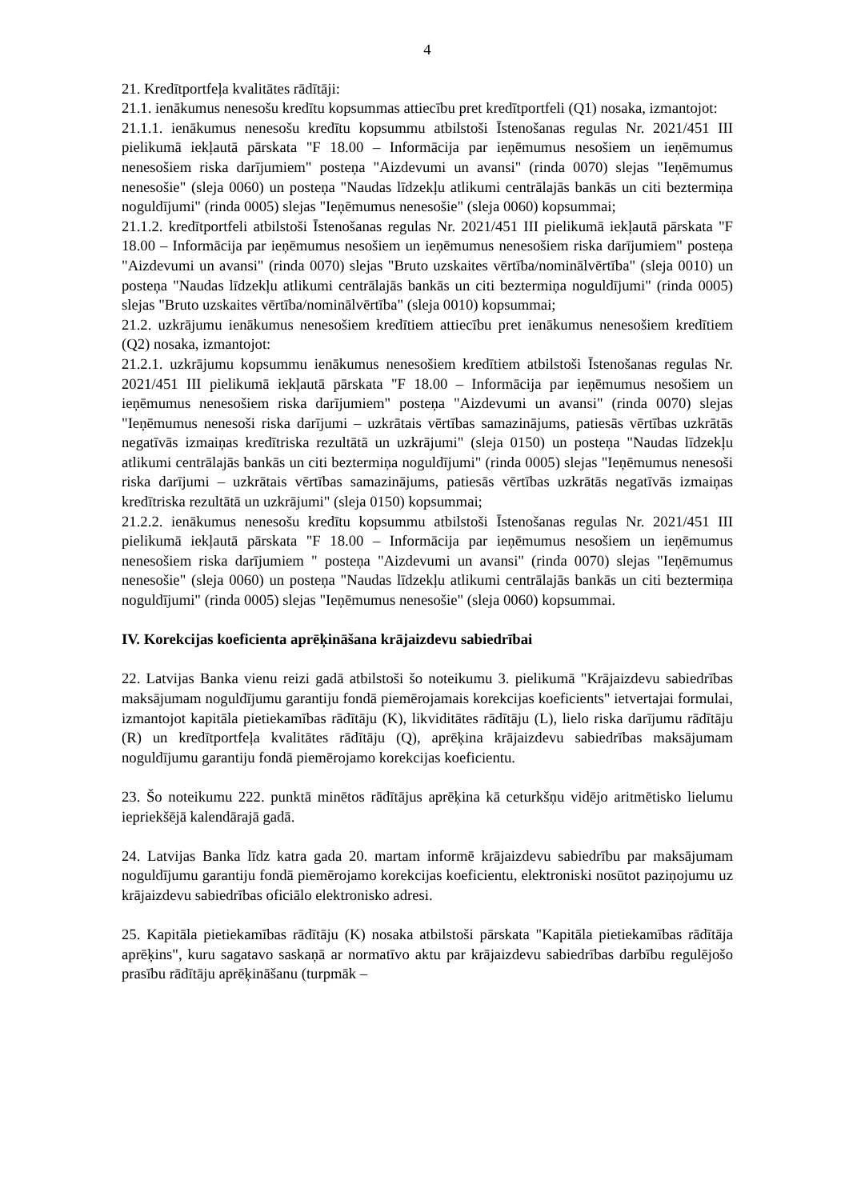4
21. Kredītportfeļa kvalitātes rādītāji:
21.1. ienākumus nenesošu kredītu kopsummas attiecību pret kredītportfeli (Q1) nosaka, izmantojot:
21.1.1. ienākumus nenesošu kredītu kopsummu atbilstoši Īstenošanas regulas Nr. 2021/451 III pielikumā iekļautā pārskata "F 18.00 – Informācija par ieņēmumus nesošiem un ieņēmumus nenesošiem riska darījumiem" posteņa "Aizdevumi un avansi" (rinda 0070) slejas "Ieņēmumus nenesošie" (sleja 0060) un posteņa "Naudas līdzekļu atlikumi centrālajās bankās un citi beztermiņa noguldījumi" (rinda 0005) slejas "Ieņēmumus nenesošie" (sleja 0060) kopsummai;
21.1.2. kredītportfeli atbilstoši Īstenošanas regulas Nr. 2021/451 III pielikumā iekļautā pārskata "F 18.00 – Informācija par ieņēmumus nesošiem un ieņēmumus nenesošiem riska darījumiem" posteņa "Aizdevumi un avansi" (rinda 0070) slejas "Bruto uzskaites vērtība/nominālvērtība" (sleja 0010) un posteņa "Naudas līdzekļu atlikumi centrālajās bankās un citi beztermiņa noguldījumi" (rinda 0005) slejas "Bruto uzskaites vērtība/nominālvērtība" (sleja 0010) kopsummai;
21.2. uzkrājumu ienākumus nenesošiem kredītiem attiecību pret ienākumus nenesošiem kredītiem (Q2) nosaka, izmantojot:
21.2.1. uzkrājumu kopsummu ienākumus nenesošiem kredītiem atbilstoši Īstenošanas regulas Nr. 2021/451 III pielikumā iekļautā pārskata "F 18.00 – Informācija par ieņēmumus nesošiem un ieņēmumus nenesošiem riska darījumiem" posteņa "Aizdevumi un avansi" (rinda 0070) slejas "Ieņēmumus nenesoši riska darījumi – uzkrātais vērtības samazinājums, patiesās vērtības uzkrātās negatīvās izmaiņas kredītriska rezultātā un uzkrājumi" (sleja 0150) un posteņa "Naudas līdzekļu atlikumi centrālajās bankās un citi beztermiņa noguldījumi" (rinda 0005) slejas "Ieņēmumus nenesoši riska darījumi – uzkrātais vērtības samazinājums, patiesās vērtības uzkrātās negatīvās izmaiņas kredītriska rezultātā un uzkrājumi" (sleja 0150) kopsummai;
21.2.2. ienākumus nenesošu kredītu kopsummu atbilstoši Īstenošanas regulas Nr. 2021/451 III pielikumā iekļautā pārskata "F 18.00 – Informācija par ieņēmumus nesošiem un ieņēmumus nenesošiem riska darījumiem " posteņa "Aizdevumi un avansi" (rinda 0070) slejas "Ieņēmumus nenesošie" (sleja 0060) un posteņa "Naudas līdzekļu atlikumi centrālajās bankās un citi beztermiņa noguldījumi" (rinda 0005) slejas "Ieņēmumus nenesošie" (sleja 0060) kopsummai.
IV. Korekcijas koeficienta aprēķināšana krājaizdevu sabiedrībai
22. Latvijas Banka vienu reizi gadā atbilstoši šo noteikumu 3. pielikumā "Krājaizdevu sabiedrības maksājumam noguldījumu garantiju fondā piemērojamais korekcijas koeficients" ietvertajai formulai, izmantojot kapitāla pietiekamības rādītāju (K), likviditātes rādītāju (L), lielo riska darījumu rādītāju (R) un kredītportfeļa kvalitātes rādītāju (Q), aprēķina krājaizdevu sabiedrības maksājumam noguldījumu garantiju fondā piemērojamo korekcijas koeficientu.
23. Šo noteikumu 222. punktā minētos rādītājus aprēķina kā ceturkšņu vidējo aritmētisko lielumu iepriekšējā kalendārajā gadā.
24. Latvijas Banka līdz katra gada 20. martam informē krājaizdevu sabiedrību par maksājumam noguldījumu garantiju fondā piemērojamo korekcijas koeficientu, elektroniski nosūtot paziņojumu uz krājaizdevu sabiedrības oficiālo elektronisko adresi.
25. Kapitāla pietiekamības rādītāju (K) nosaka atbilstoši pārskata "Kapitāla pietiekamības rādītāja aprēķins", kuru sagatavo saskaņā ar normatīvo aktu par krājaizdevu sabiedrības darbību regulējošo prasību rādītāju aprēķināšanu (turpmāk –